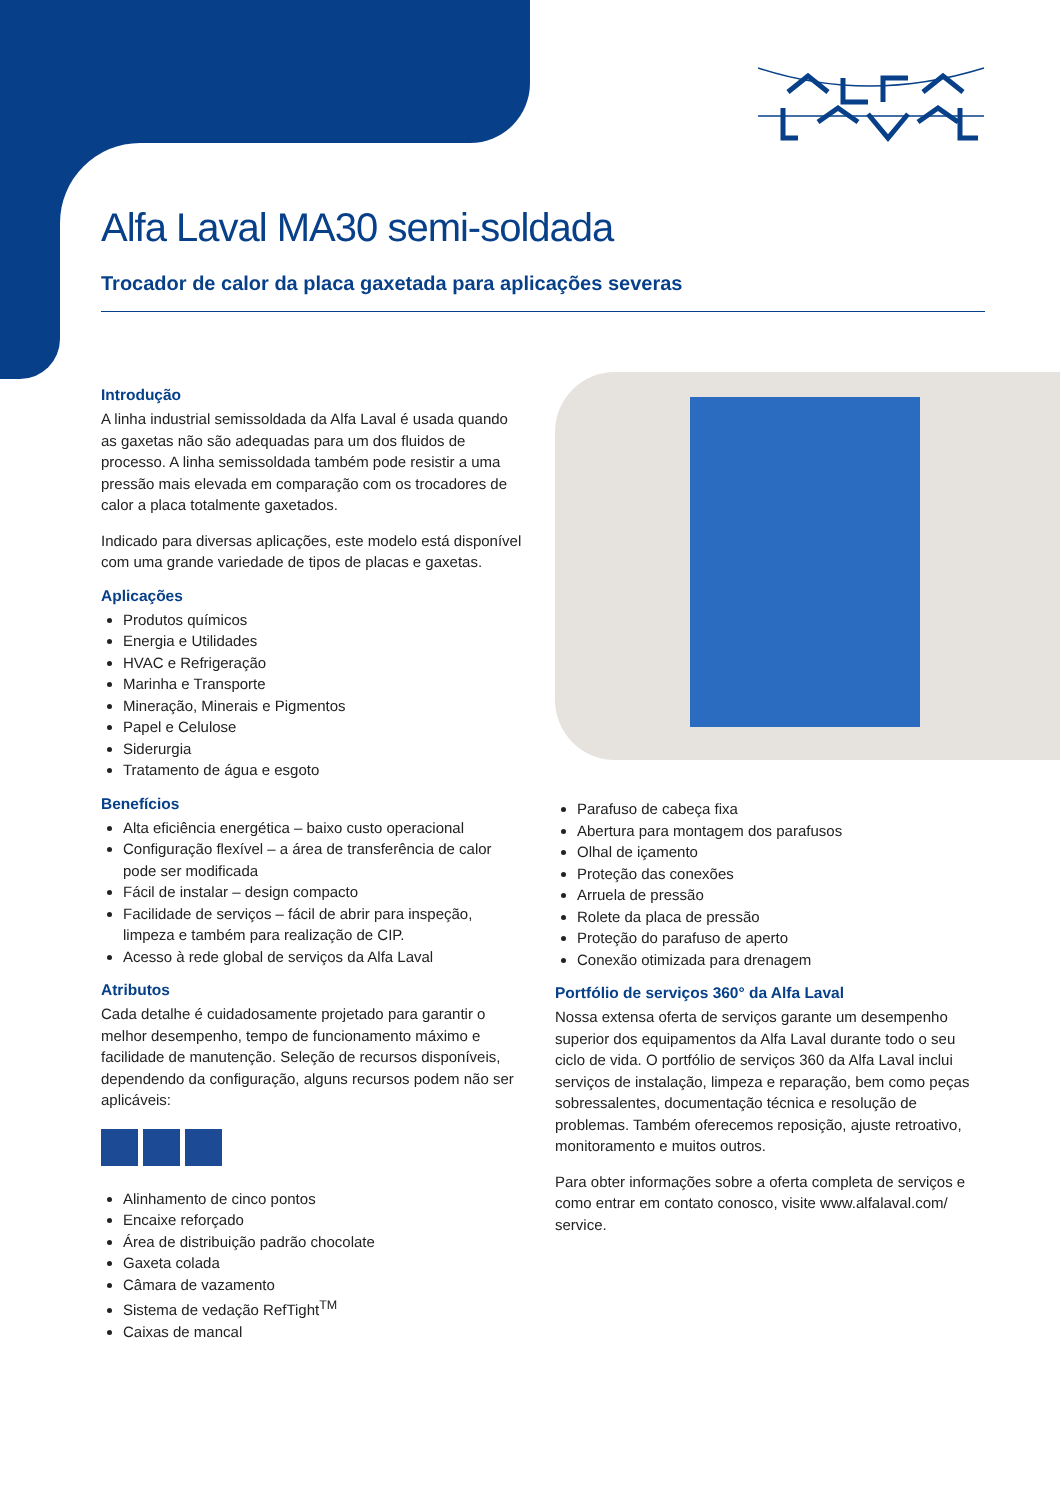Alfa Laval MA30 semi-soldada
Trocador de calor da placa gaxetada para aplicações severas
Introdução
A linha industrial semissoldada da Alfa Laval é usada quando as gaxetas não são adequadas para um dos fluidos de processo. A linha semissoldada também pode resistir a uma pressão mais elevada em comparação com os trocadores de calor a placa totalmente gaxetados.
Indicado para diversas aplicações, este modelo está disponível com uma grande variedade de tipos de placas e gaxetas.
Aplicações
Produtos químicos
Energia e Utilidades
HVAC e Refrigeração
Marinha e Transporte
Mineração, Minerais e Pigmentos
Papel e Celulose
Siderurgia
Tratamento de água e esgoto
Benefícios
Alta eficiência energética – baixo custo operacional
Configuração flexível – a área de transferência de calor pode ser modificada
Fácil de instalar – design compacto
Facilidade de serviços – fácil de abrir para inspeção, limpeza e também para realização de CIP.
Acesso à rede global de serviços da Alfa Laval
Atributos
Cada detalhe é cuidadosamente projetado para garantir o melhor desempenho, tempo de funcionamento máximo e facilidade de manutenção. Seleção de recursos disponíveis, dependendo da configuração, alguns recursos podem não ser aplicáveis:
Alinhamento de cinco pontos
Encaixe reforçado
Área de distribuição padrão chocolate
Gaxeta colada
Câmara de vazamento
Sistema de vedação RefTight<sup>TM</sup>
Caixas de mancal
Parafuso de cabeça fixa
Abertura para montagem dos parafusos
Olhal de içamento
Proteção das conexões
Arruela de pressão
Rolete da placa de pressão
Proteção do parafuso de aperto
Conexão otimizada para drenagem
Portfólio de serviços 360° da Alfa Laval
Nossa extensa oferta de serviços garante um desempenho superior dos equipamentos da Alfa Laval durante todo o seu ciclo de vida. O portfólio de serviços 360 da Alfa Laval inclui serviços de instalação, limpeza e reparação, bem como peças sobressalentes, documentação técnica e resolução de problemas. Também oferecemos reposição, ajuste retroativo, monitoramento e muitos outros.
Para obter informações sobre a oferta completa de serviços e como entrar em contato conosco, visite www.alfalaval.com/ service.